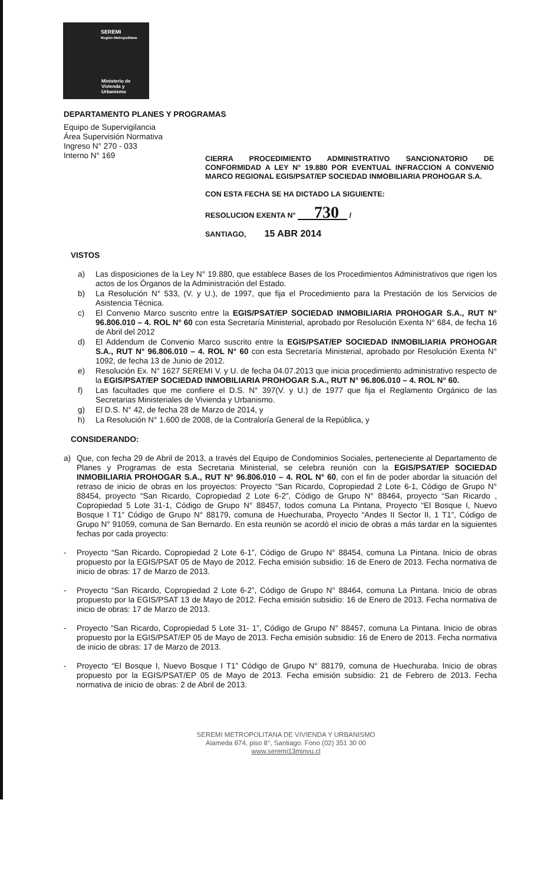SEREMI
Región Metropolitana
Ministerio de
Vivienda y
Urbanismo
DEPARTAMENTO PLANES Y PROGRAMAS
Equipo de Supervigilancia
Área Supervisión Normativa
Ingreso N° 270 - 033
Interno N° 169
CIERRA PROCEDIMIENTO ADMINISTRATIVO SANCIONATORIO DE CONFORMIDAD A LEY N° 19.880 POR EVENTUAL INFRACCION A CONVENIO MARCO REGIONAL EGIS/PSAT/EP SOCIEDAD INMOBILIARIA PROHOGAR S.A.
CON ESTA FECHA SE HA DICTADO LA SIGUIENTE:
RESOLUCION EXENTA N° 730 /
SANTIAGO, 15 ABR 2014
VISTOS
a) Las disposiciones de la Ley N° 19.880, que establece Bases de los Procedimientos Administrativos que rigen los actos de los Órganos de la Administración del Estado.
b) La Resolución N° 533, (V. y U.), de 1997, que fija el Procedimiento para la Prestación de los Servicios de Asistencia Técnica.
c) El Convenio Marco suscrito entre la EGIS/PSAT/EP SOCIEDAD INMOBILIARIA PROHOGAR S.A., RUT N° 96.806.010 – 4. ROL N° 60 con esta Secretaría Ministerial, aprobado por Resolución Exenta N° 684, de fecha 16 de Abril del 2012
d) El Addendum de Convenio Marco suscrito entre la EGIS/PSAT/EP SOCIEDAD INMOBILIARIA PROHOGAR S.A., RUT N° 96.806.010 – 4. ROL N° 60 con esta Secretaría Ministerial, aprobado por Resolución Exenta N° 1092, de fecha 13 de Junio de 2012.
e) Resolución Ex. N° 1627 SEREMI V. y U. de fecha 04.07.2013 que inicia procedimiento administrativo respecto de la EGIS/PSAT/EP SOCIEDAD INMOBILIARIA PROHOGAR S.A., RUT N° 96.806.010 – 4. ROL N° 60.
f) Las facultades que me confiere el D.S. N° 397(V. y U.) de 1977 que fija el Reglamento Orgánico de las Secretarias Ministeriales de Vivienda y Urbanismo.
g) El D.S. N° 42, de fecha 28 de Marzo de 2014, y
h) La Resolución N° 1.600 de 2008, de la Contraloría General de la República, y
CONSIDERANDO:
a) Que, con fecha 29 de Abril de 2013, a través del Equipo de Condominios Sociales, perteneciente al Departamento de Planes y Programas de esta Secretaria Ministerial, se celebra reunión con la EGIS/PSAT/EP SOCIEDAD INMOBILIARIA PROHOGAR S.A., RUT N° 96.806.010 – 4. ROL N° 60, con el fin de poder abordar la situación del retraso de inicio de obras en los proyectos: Proyecto “San Ricardo, Copropiedad 2 Lote 6-1, Código de Grupo N° 88454, proyecto “San Ricardo, Copropiedad 2 Lote 6-2”, Código de Grupo N° 88464, proyecto “San Ricardo , Copropiedad 5 Lote 31-1, Código de Grupo N° 88457, todos comuna La Pintana, Proyecto “El Bosque I, Nuevo Bosque I T1” Código de Grupo N° 88179, comuna de Huechuraba, Proyecto “Andes II Sector II, 1 T1”, Código de Grupo N° 91059, comuna de San Bernardo. En esta reunión se acordó el inicio de obras a más tardar en la siguientes fechas por cada proyecto:
- Proyecto “San Ricardo, Copropiedad 2 Lote 6-1”, Código de Grupo N° 88454, comuna La Pintana. Inicio de obras propuesto por la EGIS/PSAT 05 de Mayo de 2012. Fecha emisión subsidio: 16 de Enero de 2013. Fecha normativa de inicio de obras: 17 de Marzo de 2013.
- Proyecto “San Ricardo, Copropiedad 2 Lote 6-2”, Código de Grupo N° 88464, comuna La Pintana. Inicio de obras propuesto por la EGIS/PSAT 13 de Mayo de 2012. Fecha emisión subsidio: 16 de Enero de 2013. Fecha normativa de inicio de obras: 17 de Marzo de 2013.
- Proyecto “San Ricardo, Copropiedad 5 Lote 31- 1”, Código de Grupo N° 88457, comuna La Pintana. Inicio de obras propuesto por la EGIS/PSAT/EP 05 de Mayo de 2013. Fecha emisión subsidio: 16 de Enero de 2013. Fecha normativa de inicio de obras: 17 de Marzo de 2013.
- Proyecto “El Bosque I, Nuevo Bosque I T1” Código de Grupo N° 88179, comuna de Huechuraba. Inicio de obras propuesto por la EGIS/PSAT/EP 05 de Mayo de 2013. Fecha emisión subsidio: 21 de Febrero de 2013. Fecha normativa de inicio de obras: 2 de Abril de 2013.
SEREMI METROPOLITANA DE VIVIENDA Y URBANISMO
Alameda 874, piso 8°, Santiago. Fono (02) 351 30 00
www.seremi13minvu.cl